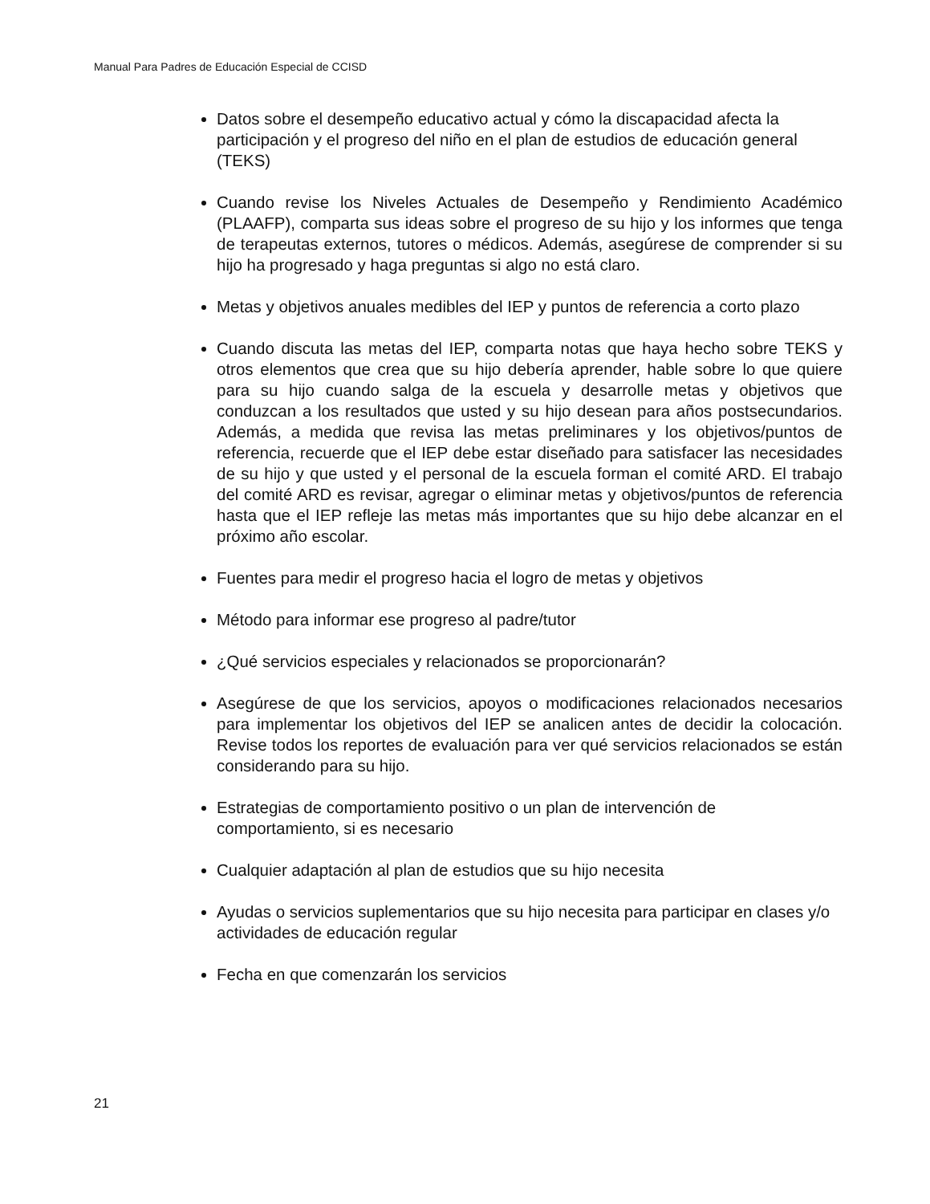Manual Para Padres de Educación Especial de CCISD
Datos sobre el desempeño educativo actual y cómo la discapacidad afecta la participación y el progreso del niño en el plan de estudios de educación general (TEKS)
Cuando revise los Niveles Actuales de Desempeño y Rendimiento Académico (PLAAFP), comparta sus ideas sobre el progreso de su hijo y los informes que tenga de terapeutas externos, tutores o médicos. Además, asegúrese de comprender si su hijo ha progresado y haga preguntas si algo no está claro.
Metas y objetivos anuales medibles del IEP y puntos de referencia a corto plazo
Cuando discuta las metas del IEP, comparta notas que haya hecho sobre TEKS y otros elementos que crea que su hijo debería aprender, hable sobre lo que quiere para su hijo cuando salga de la escuela y desarrolle metas y objetivos que conduzcan a los resultados que usted y su hijo desean para años postsecundarios. Además, a medida que revisa las metas preliminares y los objetivos/puntos de referencia, recuerde que el IEP debe estar diseñado para satisfacer las necesidades de su hijo y que usted y el personal de la escuela forman el comité ARD. El trabajo del comité ARD es revisar, agregar o eliminar metas y objetivos/puntos de referencia hasta que el IEP refleje las metas más importantes que su hijo debe alcanzar en el próximo año escolar.
Fuentes para medir el progreso hacia el logro de metas y objetivos
Método para informar ese progreso al padre/tutor
¿Qué servicios especiales y relacionados se proporcionarán?
Asegúrese de que los servicios, apoyos o modificaciones relacionados necesarios para implementar los objetivos del IEP se analicen antes de decidir la colocación. Revise todos los reportes de evaluación para ver qué servicios relacionados se están considerando para su hijo.
Estrategias de comportamiento positivo o un plan de intervención de comportamiento, si es necesario
Cualquier adaptación al plan de estudios que su hijo necesita
Ayudas o servicios suplementarios que su hijo necesita para participar en clases y/o actividades de educación regular
Fecha en que comenzarán los servicios
21